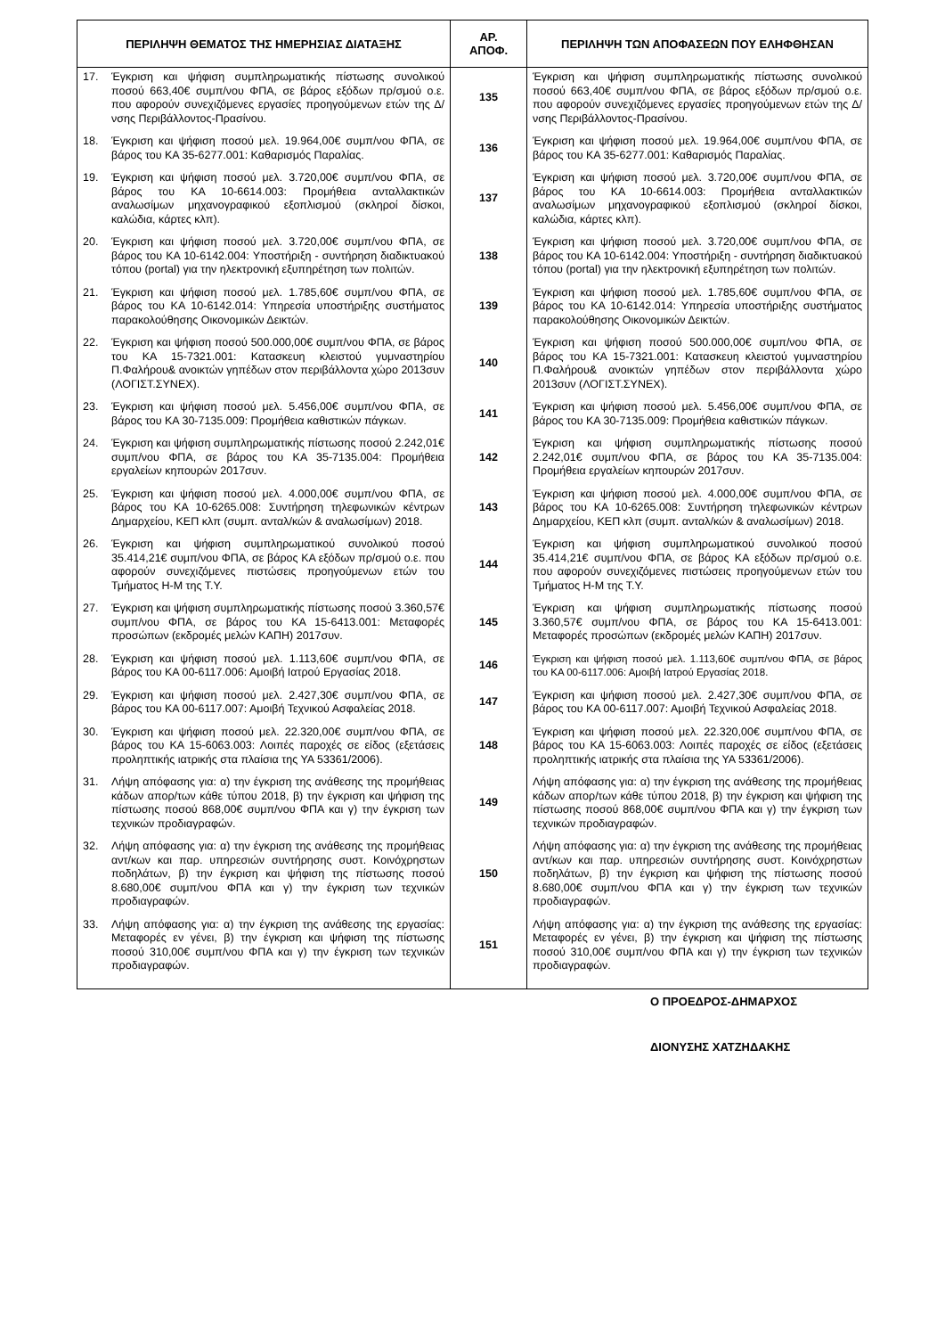| ΠΕΡΙΛΗΨΗ ΘΕΜΑΤΟΣ ΤΗΣ ΗΜΕΡΗΣΙΑΣ ΔΙΑΤΑΞΗΣ | ΑΡ. ΑΠΟΦ. | ΠΕΡΙΛΗΨΗ ΤΩΝ ΑΠΟΦΑΣΕΩΝ ΠΟΥ ΕΛΗΦΘΗΣΑΝ |
| --- | --- | --- |
| 17. Έγκριση και ψήφιση συμπληρωματικής πίστωσης συνολικού ποσού 663,40€ συμπ/νου ΦΠΑ, σε βάρος εξόδων πρ/σμού ο.ε. που αφορούν συνεχιζόμενες εργασίες προηγούμενων ετών της Δ/νσης Περιβάλλοντος-Πρασίνου. | 135 | Έγκριση και ψήφιση συμπληρωματικής πίστωσης συνολικού ποσού 663,40€ συμπ/νου ΦΠΑ, σε βάρος εξόδων πρ/σμού ο.ε. που αφορούν συνεχιζόμενες εργασίες προηγούμενων ετών της Δ/νσης Περιβάλλοντος-Πρασίνου. |
| 18. Έγκριση και ψήφιση ποσού μελ. 19.964,00€ συμπ/νου ΦΠΑ, σε βάρος του ΚΑ 35-6277.001: Καθαρισμός Παραλίας. | 136 | Έγκριση και ψήφιση ποσού μελ. 19.964,00€ συμπ/νου ΦΠΑ, σε βάρος του ΚΑ 35-6277.001: Καθαρισμός Παραλίας. |
| 19. Έγκριση και ψήφιση ποσού μελ. 3.720,00€ συμπ/νου ΦΠΑ, σε βάρος του ΚΑ 10-6614.003: Προμήθεια ανταλλακτικών αναλωσίμων μηχανογραφικού εξοπλισμού (σκληροί δίσκοι, καλώδια, κάρτες κλπ). | 137 | Έγκριση και ψήφιση ποσού μελ. 3.720,00€ συμπ/νου ΦΠΑ, σε βάρος του ΚΑ 10-6614.003: Προμήθεια ανταλλακτικών αναλωσίμων μηχανογραφικού εξοπλισμού (σκληροί δίσκοι, καλώδια, κάρτες κλπ). |
| 20. Έγκριση και ψήφιση ποσού μελ. 3.720,00€ συμπ/νου ΦΠΑ, σε βάρος του ΚΑ 10-6142.004: Υποστήριξη - συντήρηση διαδικτυακού τόπου (portal) για την ηλεκτρονική εξυπηρέτηση των πολιτών. | 138 | Έγκριση και ψήφιση ποσού μελ. 3.720,00€ συμπ/νου ΦΠΑ, σε βάρος του ΚΑ 10-6142.004: Υποστήριξη - συντήρηση διαδικτυακού τόπου (portal) για την ηλεκτρονική εξυπηρέτηση των πολιτών. |
| 21. Έγκριση και ψήφιση ποσού μελ. 1.785,60€ συμπ/νου ΦΠΑ, σε βάρος του ΚΑ 10-6142.014: Υπηρεσία υποστήριξης συστήματος παρακολούθησης Οικονομικών Δεικτών. | 139 | Έγκριση και ψήφιση ποσού μελ. 1.785,60€ συμπ/νου ΦΠΑ, σε βάρος του ΚΑ 10-6142.014: Υπηρεσία υποστήριξης συστήματος παρακολούθησης Οικονομικών Δεικτών. |
| 22. Έγκριση και ψήφιση ποσού 500.000,00€ συμπ/νου ΦΠΑ, σε βάρος του ΚΑ 15-7321.001: Κατασκευη κλειστού γυμναστηρίου Π.Φαλήρου& ανοικτών γηπέδων στον περιβάλλοντα χώρο 2013συν (ΛΟΓΙΣΤ.ΣΥΝΕΧ). | 140 | Έγκριση και ψήφιση ποσού 500.000,00€ συμπ/νου ΦΠΑ, σε βάρος του ΚΑ 15-7321.001: Κατασκευη κλειστού γυμναστηρίου Π.Φαλήρου& ανοικτών γηπέδων στον περιβάλλοντα χώρο 2013συν (ΛΟΓΙΣΤ.ΣΥΝΕΧ). |
| 23. Έγκριση και ψήφιση ποσού μελ. 5.456,00€ συμπ/νου ΦΠΑ, σε βάρος του ΚΑ 30-7135.009: Προμήθεια καθιστικών πάγκων. | 141 | Έγκριση και ψήφιση ποσού μελ. 5.456,00€ συμπ/νου ΦΠΑ, σε βάρος του ΚΑ 30-7135.009: Προμήθεια καθιστικών πάγκων. |
| 24. Έγκριση και ψήφιση συμπληρωματικής πίστωσης ποσού 2.242,01€ συμπ/νου ΦΠΑ, σε βάρος του ΚΑ 35-7135.004: Προμήθεια εργαλείων κηπουρών 2017συν. | 142 | Έγκριση και ψήφιση συμπληρωματικής πίστωσης ποσού 2.242,01€ συμπ/νου ΦΠΑ, σε βάρος του ΚΑ 35-7135.004: Προμήθεια εργαλείων κηπουρών 2017συν. |
| 25. Έγκριση και ψήφιση ποσού μελ. 4.000,00€ συμπ/νου ΦΠΑ, σε βάρος του ΚΑ 10-6265.008: Συντήρηση τηλεφωνικών κέντρων Δημαρχείου, ΚΕΠ κλπ (συμπ. ανταλ/κών & αναλωσίμων) 2018. | 143 | Έγκριση και ψήφιση ποσού μελ. 4.000,00€ συμπ/νου ΦΠΑ, σε βάρος του ΚΑ 10-6265.008: Συντήρηση τηλεφωνικών κέντρων Δημαρχείου, ΚΕΠ κλπ (συμπ. ανταλ/κών & αναλωσίμων) 2018. |
| 26. Έγκριση και ψήφιση συμπληρωματικού συνολικού ποσού 35.414,21€ συμπ/νου ΦΠΑ, σε βάρος ΚΑ εξόδων πρ/σμού ο.ε. που αφορούν συνεχιζόμενες πιστώσεις προηγούμενων ετών του Τμήματος Η-Μ της Τ.Υ. | 144 | Έγκριση και ψήφιση συμπληρωματικού συνολικού ποσού 35.414,21€ συμπ/νου ΦΠΑ, σε βάρος ΚΑ εξόδων πρ/σμού ο.ε. που αφορούν συνεχιζόμενες πιστώσεις προηγούμενων ετών του Τμήματος Η-Μ της Τ.Υ. |
| 27. Έγκριση και ψήφιση συμπληρωματικής πίστωσης ποσού 3.360,57€ συμπ/νου ΦΠΑ, σε βάρος του ΚΑ 15-6413.001: Μεταφορές προσώπων (εκδρομές μελών ΚΑΠΗ) 2017συν. | 145 | Έγκριση και ψήφιση συμπληρωματικής πίστωσης ποσού 3.360,57€ συμπ/νου ΦΠΑ, σε βάρος του ΚΑ 15-6413.001: Μεταφορές προσώπων (εκδρομές μελών ΚΑΠΗ) 2017συν. |
| 28. Έγκριση και ψήφιση ποσού μελ. 1.113,60€ συμπ/νου ΦΠΑ, σε βάρος του ΚΑ 00-6117.006: Αμοιβή Ιατρού Εργασίας 2018. | 146 | Έγκριση και ψήφιση ποσού μελ. 1.113,60€ συμπ/νου ΦΠΑ, σε βάρος του ΚΑ 00-6117.006: Αμοιβή Ιατρού Εργασίας 2018. |
| 29. Έγκριση και ψήφιση ποσού μελ. 2.427,30€ συμπ/νου ΦΠΑ, σε βάρος του ΚΑ 00-6117.007: Αμοιβή Τεχνικού Ασφαλείας 2018. | 147 | Έγκριση και ψήφιση ποσού μελ. 2.427,30€ συμπ/νου ΦΠΑ, σε βάρος του ΚΑ 00-6117.007: Αμοιβή Τεχνικού Ασφαλείας 2018. |
| 30. Έγκριση και ψήφιση ποσού μελ. 22.320,00€ συμπ/νου ΦΠΑ, σε βάρος του ΚΑ 15-6063.003: Λοιπές παροχές σε είδος (εξετάσεις προληπτικής ιατρικής στα πλαίσια της ΥΑ 53361/2006). | 148 | Έγκριση και ψήφιση ποσού μελ. 22.320,00€ συμπ/νου ΦΠΑ, σε βάρος του ΚΑ 15-6063.003: Λοιπές παροχές σε είδος (εξετάσεις προληπτικής ιατρικής στα πλαίσια της ΥΑ 53361/2006). |
| 31. Λήψη απόφασης για: α) την έγκριση της ανάθεσης της προμήθειας κάδων απορ/των κάθε τύπου 2018, β) την έγκριση και ψήφιση της πίστωσης ποσού 868,00€ συμπ/νου ΦΠΑ και γ) την έγκριση των τεχνικών προδιαγραφών. | 149 | Λήψη απόφασης για: α) την έγκριση της ανάθεσης της προμήθειας κάδων απορ/των κάθε τύπου 2018, β) την έγκριση και ψήφιση της πίστωσης ποσού 868,00€ συμπ/νου ΦΠΑ και γ) την έγκριση των τεχνικών προδιαγραφών. |
| 32. Λήψη απόφασης για: α) την έγκριση της ανάθεσης της προμήθειας αντ/κων και παρ. υπηρεσιών συντήρησης συστ. Κοινόχρηστων ποδηλάτων, β) την έγκριση και ψήφιση της πίστωσης ποσού 8.680,00€ συμπ/νου ΦΠΑ και γ) την έγκριση των τεχνικών προδιαγραφών. | 150 | Λήψη απόφασης για: α) την έγκριση της ανάθεσης της προμήθειας αντ/κων και παρ. υπηρεσιών συντήρησης συστ. Κοινόχρηστων ποδηλάτων, β) την έγκριση και ψήφιση της πίστωσης ποσού 8.680,00€ συμπ/νου ΦΠΑ και γ) την έγκριση των τεχνικών προδιαγραφών. |
| 33. Λήψη απόφασης για: α) την έγκριση της ανάθεσης της εργασίας: Μεταφορές εν γένει, β) την έγκριση και ψήφιση της πίστωσης ποσού 310,00€ συμπ/νου ΦΠΑ και γ) την έγκριση των τεχνικών προδιαγραφών. | 151 | Λήψη απόφασης για: α) την έγκριση της ανάθεσης της εργασίας: Μεταφορές εν γένει, β) την έγκριση και ψήφιση της πίστωσης ποσού 310,00€ συμπ/νου ΦΠΑ και γ) την έγκριση των τεχνικών προδιαγραφών. |
Ο ΠΡΟΕΔΡΟΣ-ΔΗΜΑΡΧΟΣ
ΔΙΟΝΥΣΗΣ ΧΑΤΖΗΔΑΚΗΣ